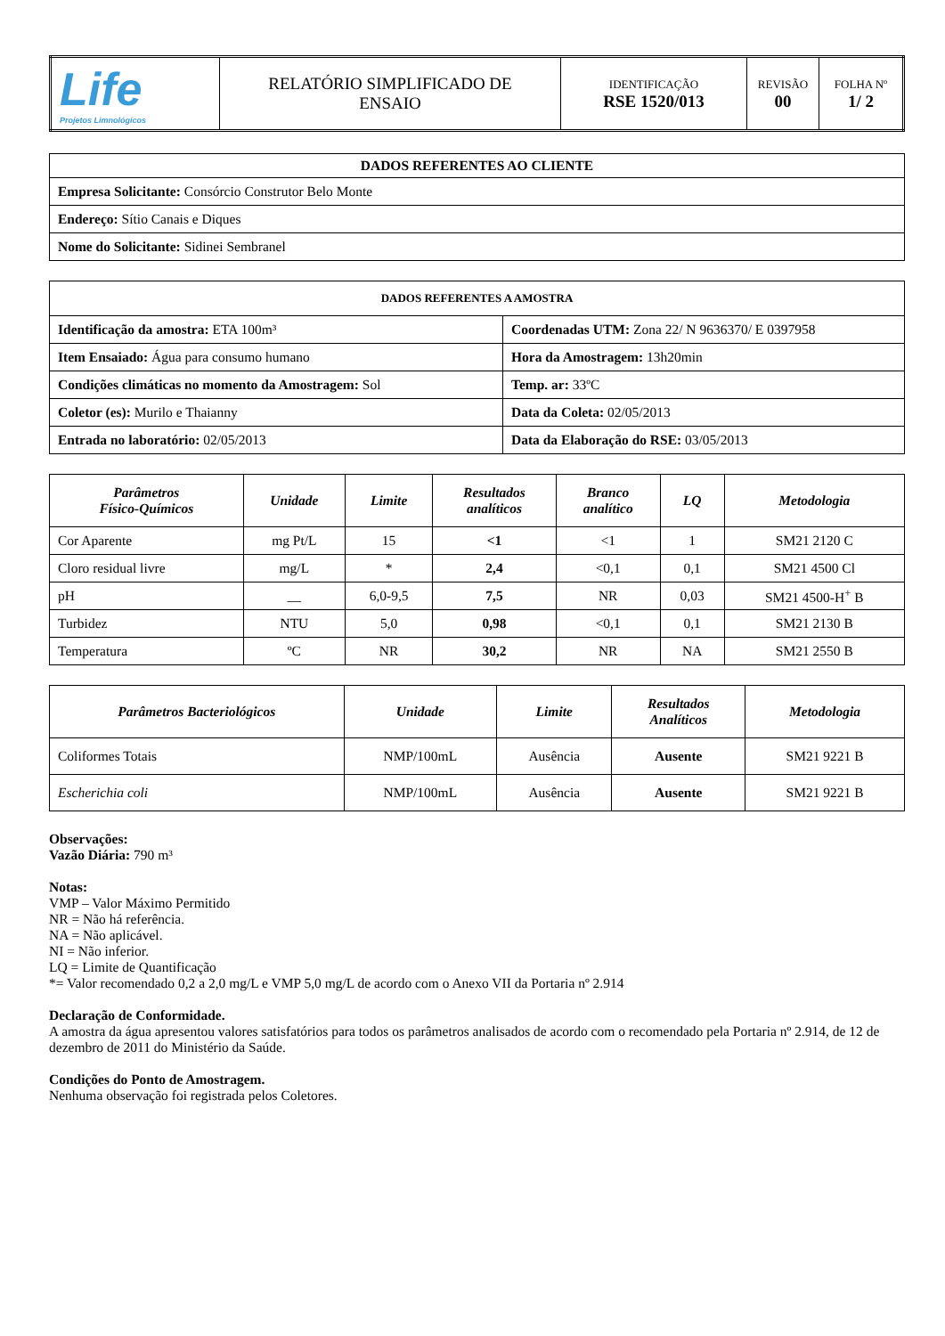| Life Projetos Limnológicos | RELATÓRIO SIMPLIFICADO DE ENSAIO | IDENTIFICAÇÃO RSE 1520/013 | REVISÃO 00 | FOLHA Nº 1/ 2 |
| DADOS REFERENTES AO CLIENTE |
| --- |
| Empresa Solicitante: Consórcio Construtor Belo Monte |
| Endereço: Sítio Canais e Diques |
| Nome do Solicitante: Sidinei Sembranel |
| DADOS REFERENTES A AMOSTRA | |
| --- | --- |
| Identificação da amostra: ETA 100m³ | Coordenadas UTM: Zona 22/ N 9636370/ E 0397958 |
| Item Ensaiado: Água para consumo humano | Hora da Amostragem: 13h20min |
| Condições climáticas no momento da Amostragem: Sol | Temp. ar: 33ºC |
| Coletor (es): Murilo e Thaianny | Data da Coleta: 02/05/2013 |
| Entrada no laboratório: 02/05/2013 | Data da Elaboração do RSE: 03/05/2013 |
| Parâmetros Físico-Químicos | Unidade | Limite | Resultados analíticos | Branco analítico | LQ | Metodologia |
| --- | --- | --- | --- | --- | --- | --- |
| Cor Aparente | mg Pt/L | 15 | <1 | <1 | 1 | SM21 2120 C |
| Cloro residual livre | mg/L | * | 2,4 | <0,1 | 0,1 | SM21 4500 Cl |
| pH | __ | 6,0-9,5 | 7,5 | NR | 0,03 | SM21 4500-H<sup>+</sup> B |
| Turbidez | NTU | 5,0 | 0,98 | <0,1 | 0,1 | SM21 2130 B |
| Temperatura | ºC | NR | 30,2 | NR | NA | SM21 2550 B |
| Parâmetros Bacteriológicos | Unidade | Limite | Resultados Analíticos | Metodologia |
| --- | --- | --- | --- | --- |
| Coliformes Totais | NMP/100mL | Ausência | Ausente | SM21 9221 B |
| Escherichia coli | NMP/100mL | Ausência | Ausente | SM21 9221 B |
Observações:
Vazão Diária: 790 m³
Notas:
VMP – Valor Máximo Permitido
NR = Não há referência.
NA = Não aplicável.
NI = Não inferior.
LQ = Limite de Quantificação
*= Valor recomendado 0,2 a 2,0 mg/L e VMP 5,0 mg/L de acordo com o Anexo VII da Portaria nº 2.914
Declaração de Conformidade.
A amostra da água apresentou valores satisfatórios para todos os parâmetros analisados de acordo com o recomendado pela Portaria nº 2.914, de 12 de dezembro de 2011 do Ministério da Saúde.
Condições do Ponto de Amostragem.
Nenhuma observação foi registrada pelos Coletores.